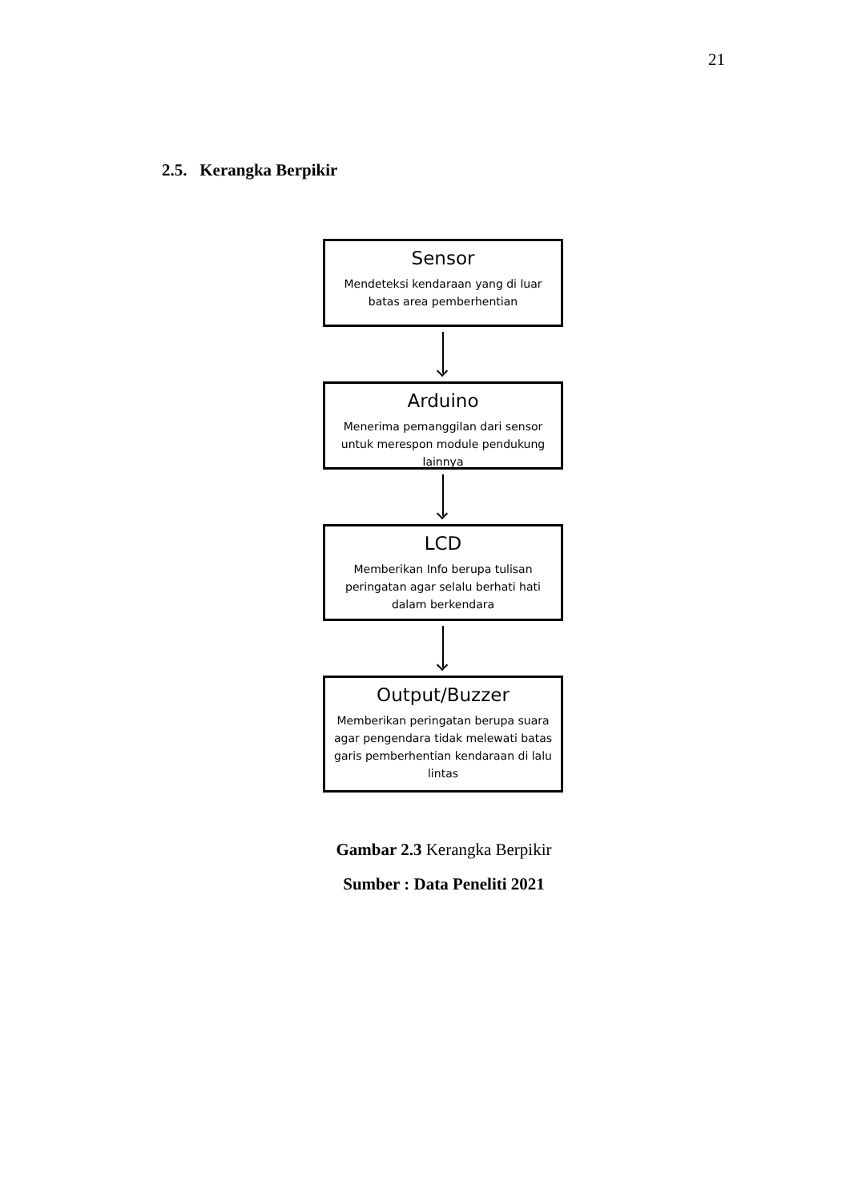21
2.5. Kerangka Berpikir
Sensor
Mendeteksi kendaraan yang di luar batas area pemberhentian
Arduino
Menerima pemanggilan dari sensor untuk merespon module pendukung lainnya
LCD
Memberikan Info berupa tulisan peringatan agar selalu berhati hati dalam berkendara
Output/Buzzer
Memberikan peringatan berupa suara agar pengendara tidak melewati batas garis pemberhentian kendaraan di lalu lintas
Gambar 2.3 Kerangka Berpikir
Sumber : Data Peneliti 2021